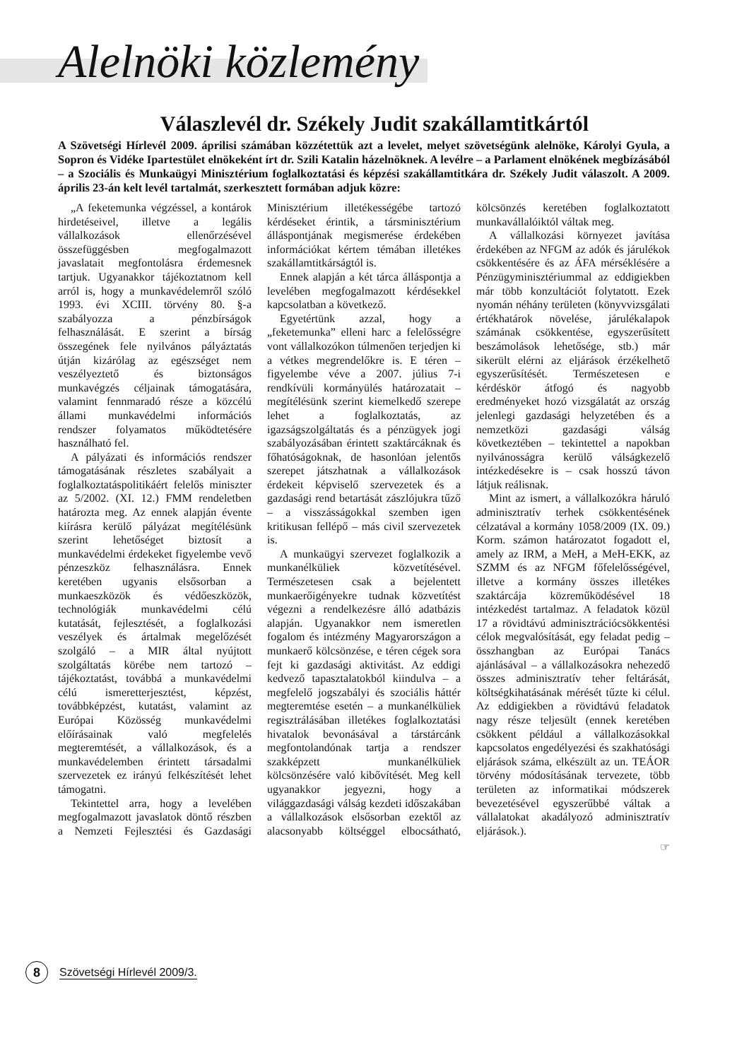Alelnöki közlemény
Válaszlevél dr. Székely Judit szakállamtitkártól
A Szövetségi Hírlevél 2009. áprilisi számában közzétettük azt a levelet, melyet szövetségünk alelnöke, Károlyi Gyula, a Sopron és Vidéke Ipartestület elnökeként írt dr. Szili Katalin házelnöknek. A levélre – a Parlament elnökének megbízásából – a Szociális és Munkaügyi Minisztérium foglalkoztatási és képzési szakállamtitkára dr. Székely Judit válaszolt. A 2009. április 23-án kelt levél tartalmát, szerkesztett formában adjuk közre:
„A feketemunka végzéssel, a kontárok hirdetéseivel, illetve a legális vállalkozások ellenőrzésével összefüggésben megfogalmazott javaslatait megfontolásra érdemesnek tartjuk. Ugyanakkor tájékoztatnom kell arról is, hogy a munkavédelemről szóló 1993. évi XCIII. törvény 80. §-a szabályozza a pénzbírságok felhasználását. E szerint a bírság összegének fele nyilvános pályáztatás útján kizárólag az egészséget nem veszélyeztető és biztonságos munkavégzés céljainak támogatására, valamint fennmaradó része a közcélú állami munkavédelmi információs rendszer folyamatos működtetésére használható fel.
A pályázati és információs rendszer támogatásának részletes szabályait a foglalkoztatáspolitikáért felelős miniszter az 5/2002. (XI. 12.) FMM rendeletben határozta meg. Az ennek alapján évente kiírásra kerülő pályázat megítélésünk szerint lehetőséget biztosít a munkavédelmi érdekeket figyelembe vevő pénzeszköz felhasználásra. Ennek keretében ugyanis elsősorban a munkaeszközök és védőeszközök, technológiák munkavédelmi célú kutatását, fejlesztését, a foglalkozási veszélyek és ártalmak megelőzését szolgáló – a MIR által nyújtott szolgáltatás körébe nem tartozó – tájékoztatást, továbbá a munkavédelmi célú ismeretterjesztést, képzést, továbbképzést, kutatást, valamint az Európai Közösség munkavédelmi előírásainak való megfelelés megteremtését, a vállalkozások, és a munkavédelemben érintett társadalmi szervezetek ez irányú felkészítését lehet támogatni.
Tekintettel arra, hogy a levelében megfogalmazott javaslatok döntő részben a Nemzeti Fejlesztési és Gazdasági Minisztérium illetékességébe tartozó kérdéseket érintik, a társminisztérium álláspontjának megismerése érdekében információkat kértem témában illetékes szakállamtitkárságtól is.
Ennek alapján a két tárca álláspontja a levelében megfogalmazott kérdésekkel kapcsolatban a következő.
Egyetértünk azzal, hogy a „feketemunka” elleni harc a felelősségre vont vállalkozókon túlmenően terjedjen ki a vétkes megrendelőkre is. E téren – figyelembe véve a 2007. július 7-i rendkívüli kormányülés határozatait – megítélésünk szerint kiemelkedő szerepe lehet a foglalkoztatás, az igazságszolgáltatás és a pénzügyek jogi szabályozásában érintett szaktárcáknak és főhatóságoknak, de hasonlóan jelentős szerepet játszhatnak a vállalkozások érdekeit képviselő szervezetek és a gazdasági rend betartását zászlójukra tűző – a visszásságokkal szemben igen kritikusan fellépő – más civil szervezetek is.
A munkaügyi szervezet foglalkozik a munkanélküliek közvetítésével. Természetesen csak a bejelentett munkaerőigényekre tudnak közvetítést végezni a rendelkezésre álló adatbázis alapján. Ugyanakkor nem ismeretlen fogalom és intézmény Magyarországon a munkaerő kölcsönzése, e téren cégek sora fejt ki gazdasági aktivitást. Az eddigi kedvező tapasztalatokból kiindulva – a megfelelő jogszabályi és szociális háttér megteremtése esetén – a munkanélküliek regisztrálásában illetékes foglalkoztatási hivatalok bevonásával a társtárcánk megfontolandónak tartja a rendszer szakképzett munkanélküliek kölcsönzésére való kibővítését. Meg kell ugyanakkor jegyezni, hogy a világgazdasági válság kezdeti időszakában a vállalkozások elsősorban ezektől az alacsonyabb költséggel elbocsátható, kölcsönzés keretében foglalkoztatott munkavállalóiktól váltak meg.
A vállalkozási környezet javítása érdekében az NFGM az adók és járulékok csökkentésére és az ÁFA mérséklésére a Pénzügyminisztériummal az eddigiekben már több konzultációt folytatott. Ezek nyomán néhány területen (könyvvizsgálati értékhatárok növelése, járulékalapok számának csökkentése, egyszerűsített beszámolások lehetősége, stb.) már sikerült elérni az eljárások érzékelhető egyszerűsítését. Természetesen e kérdéskör átfogó és nagyobb eredményeket hozó vizsgálatát az ország jelenlegi gazdasági helyzetében és a nemzetközi gazdasági válság következtében – tekintettel a napokban nyilvánosságra kerülő válságkezelő intézkedésekre is – csak hosszú távon látjuk reálisnak.
Mint az ismert, a vállalkozókra háruló adminisztratív terhek csökkentésének célzatával a kormány 1058/2009 (IX. 09.) Korm. számon határozatot fogadott el, amely az IRM, a MeH, a MeH-EKK, az SZMM és az NFGM főfelelősségével, illetve a kormány összes illetékes szaktárcája közreműködésével 18 intézkedést tartalmaz. A feladatok közül 17 a rövidtávú adminisztrációcsökkentési célok megvalósítását, egy feladat pedig – összhangban az Európai Tanács ajánlásával – a vállalkozásokra nehezedő összes adminisztratív teher feltárását, költségkihatásának mérését tűzte ki célul. Az eddigiekben a rövidtávú feladatok nagy része teljesült (ennek keretében csökkent például a vállalkozásokkal kapcsolatos engedélyezési és szakhatósági eljárások száma, elkészült az un. TEÁOR törvény módosításának tervezete, több területen az informatikai módszerek bevezetésével egyszerűbbé váltak a vállalatokat akadályozó adminisztratív eljárások.).
☞
8
Szövetségi Hírlevél 2009/3.